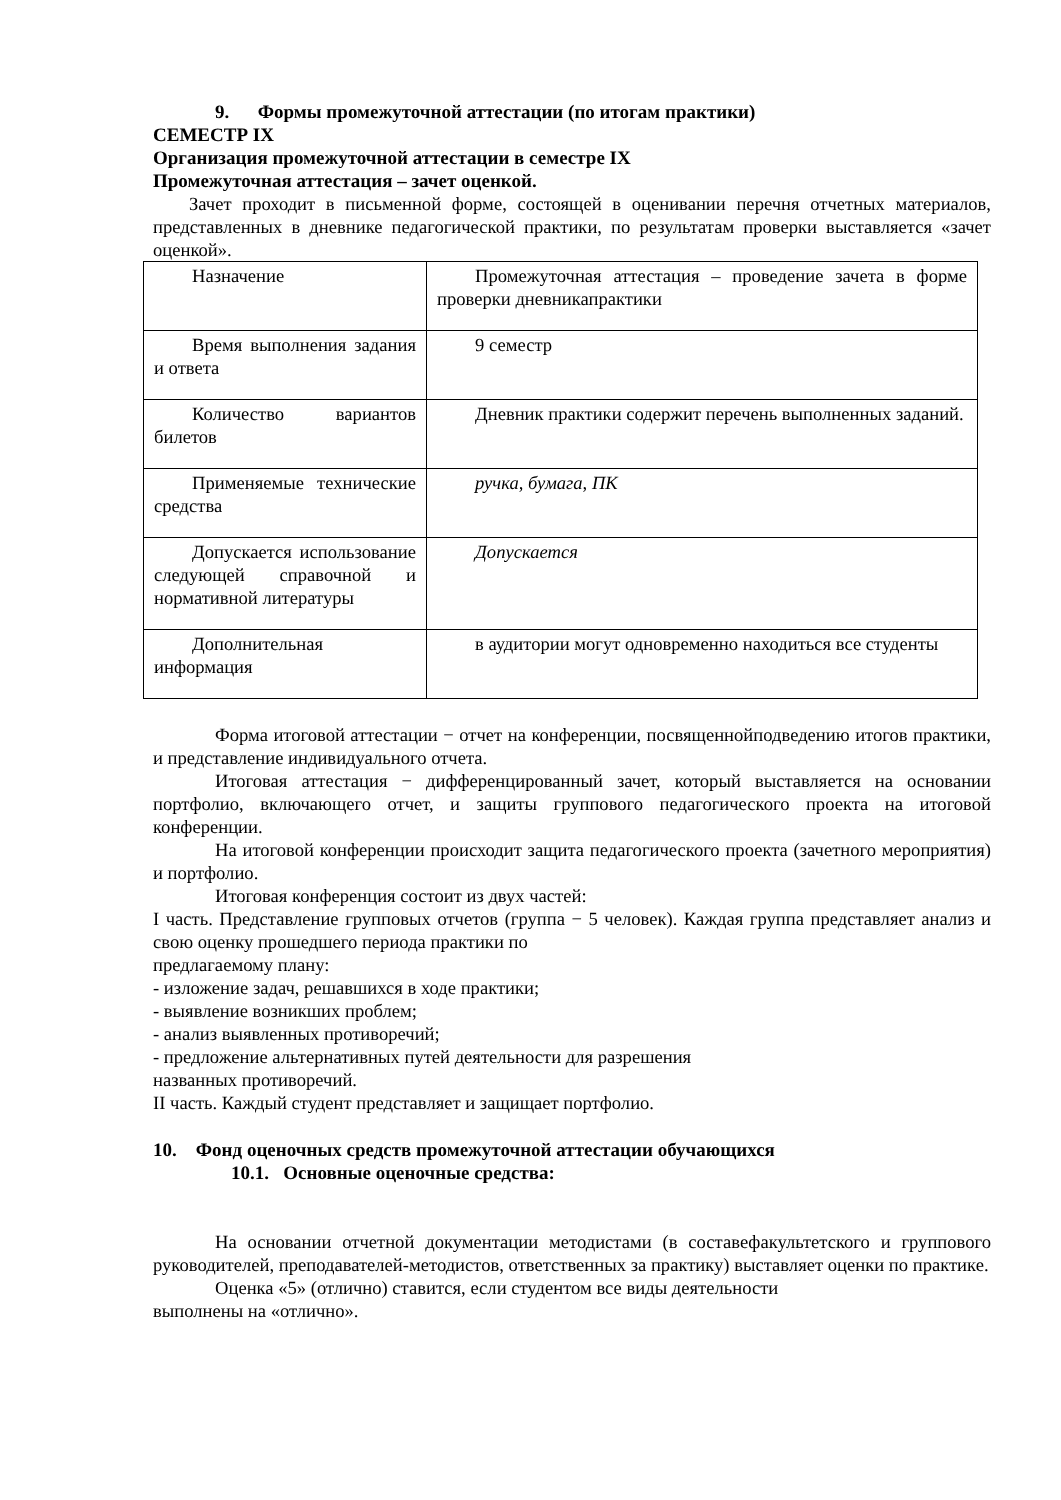9. Формы промежуточной аттестации (по итогам практики)
СЕМЕСТР IX
Организация промежуточной аттестации в семестре IX
Промежуточная аттестация – зачет оценкой.
Зачет проходит в письменной форме, состоящей в оценивании перечня отчетных материалов, представленных в дневнике педагогической практики, по результатам проверки выставляется «зачет оценкой».
| Назначение | Промежуточная аттестация – проведение зачета в форме проверки дневникапрактики |
| Время выполнения задания и ответа | 9 семестр |
| Количество вариантов билетов | Дневник практики содержит перечень выполненных заданий. |
| Применяемые технические средства | ручка, бумага, ПК |
| Допускается использование следующей справочной и нормативной литературы | Допускается |
| Дополнительная информация | в аудитории могут одновременно находиться все студенты |
Форма итоговой аттестации − отчет на конференции, посвященнойподведению итогов практики, и представление индивидуального отчета.
Итоговая аттестация − дифференцированный зачет, который выставляется на основании портфолио, включающего отчет, и защиты группового педагогического проекта на итоговой конференции.
На итоговой конференции происходит защита педагогического проекта (зачетного мероприятия) и портфолио.
Итоговая конференция состоит из двух частей:
I часть. Представление групповых отчетов (группа − 5 человек). Каждая группа представляет анализ и свою оценку прошедшего периода практики по
предлагаемому плану:
- изложение задач, решавшихся в ходе практики;
- выявление возникших проблем;
- анализ выявленных противоречий;
- предложение альтернативных путей деятельности для разрешения
названных противоречий.
II часть. Каждый студент представляет и защищает портфолио.
10. Фонд оценочных средств промежуточной аттестации обучающихся
10.1. Основные оценочные средства:
На основании отчетной документации методистами (в составефакультетского и группового руководителей, преподавателей-методистов, ответственных за практику) выставляет оценки по практике.
Оценка «5» (отлично) ставится, если студентом все виды деятельности
выполнены на «отлично».